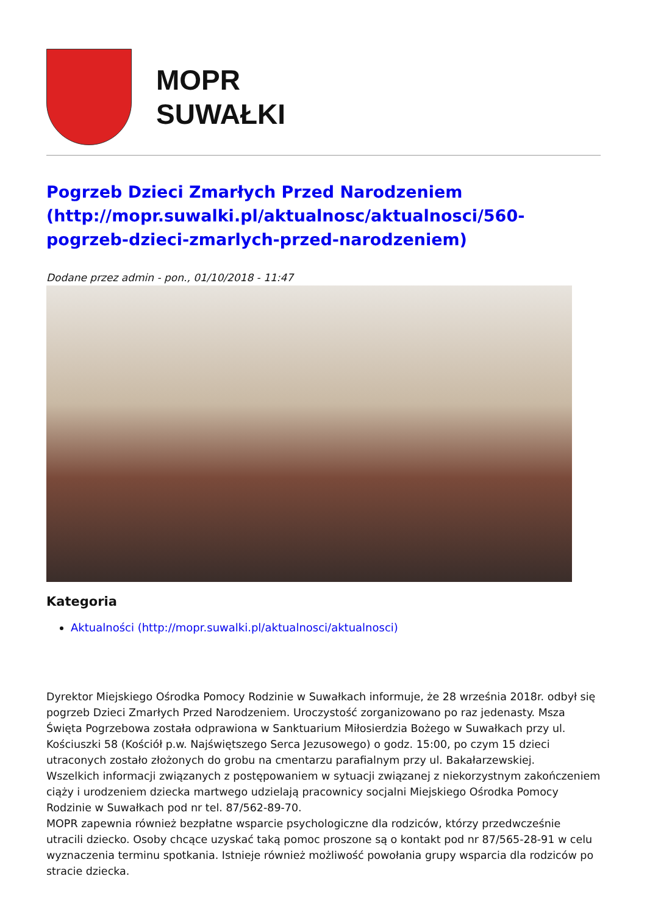MOPR
SUWAŁKI
Pogrzeb Dzieci Zmarłych Przed Narodzeniem (http://mopr.suwalki.pl/aktualnosc/aktualnosci/560-pogrzeb-dzieci-zmarlych-przed-narodzeniem)
Dodane przez admin - pon., 01/10/2018 - 11:47
Kategoria
Aktualności (http://mopr.suwalki.pl/aktualnosci/aktualnosci)
Dyrektor Miejskiego Ośrodka Pomocy Rodzinie w Suwałkach informuje, że 28 września 2018r. odbył się pogrzeb Dzieci Zmarłych Przed Narodzeniem. Uroczystość zorganizowano po raz jedenasty. Msza Święta Pogrzebowa została odprawiona w Sanktuarium Miłosierdzia Bożego w Suwałkach przy ul. Kościuszki 58 (Kościół p.w. Najświętszego Serca Jezusowego) o godz. 15:00, po czym 15 dzieci utraconych zostało złożonych do grobu na cmentarzu parafialnym przy ul. Bakałarzewskiej.
Wszelkich informacji związanych z postępowaniem w sytuacji związanej z niekorzystnym zakończeniem ciąży i urodzeniem dziecka martwego udzielają pracownicy socjalni Miejskiego Ośrodka Pomocy Rodzinie w Suwałkach pod nr tel. 87/562-89-70.
MOPR zapewnia również bezpłatne wsparcie psychologiczne dla rodziców, którzy przedwcześnie utracili dziecko. Osoby chcące uzyskać taką pomoc proszone są o kontakt pod nr 87/565-28-91 w celu wyznaczenia terminu spotkania. Istnieje również możliwość powołania grupy wsparcia dla rodziców po stracie dziecka.